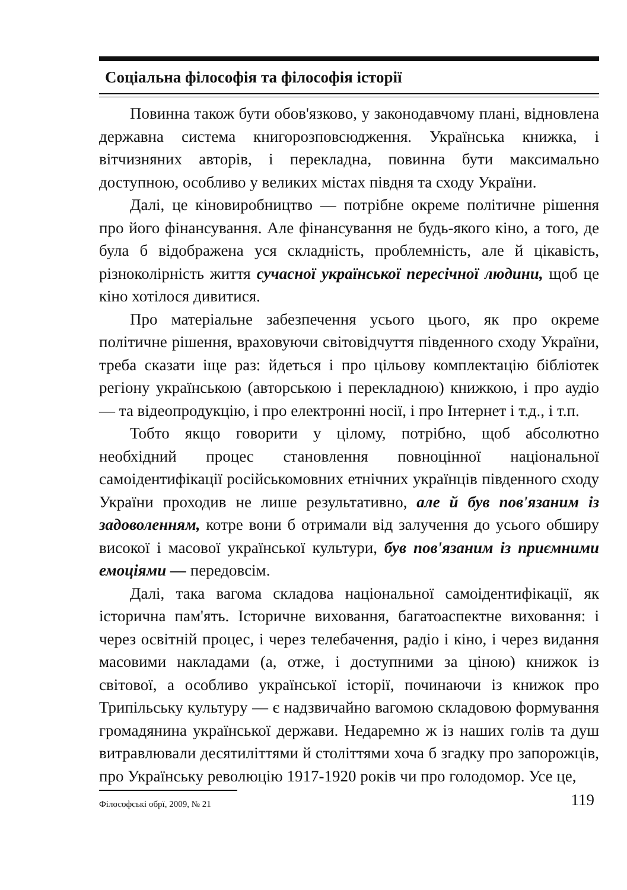Соціальна філософія та філософія історії
Повинна також бути обов'язково, у законодавчому плані, відновлена державна система книгорозповсюдження. Українська книжка, і вітчизняних авторів, і перекладна, повинна бути максимально доступною, особливо у великих містах півдня та сходу України.
Далі, це кіновиробництво — потрібне окреме політичне рішення про його фінансування. Але фінансування не будь-якого кіно, а того, де була б відображена уся складність, проблемність, але й цікавість, різноколірність життя сучасної української пересічної людини, щоб це кіно хотілося дивитися.
Про матеріальне забезпечення усього цього, як про окреме політичне рішення, враховуючи світовідчуття південного сходу України, треба сказати іще раз: йдеться і про цільову комплектацію бібліотек регіону українською (авторською і перекладною) книжкою, і про аудіо — та відеопродукцію, і про електронні носії, і про Інтернет і т.д., і т.п.
Тобто якщо говорити у цілому, потрібно, щоб абсолютно необхідний процес становлення повноцінної національної самоідентифікації російськомовних етнічних українців південного сходу України проходив не лише результативно, але й був пов'язаним із задоволенням, котре вони б отримали від залучення до усього обширу високої і масової української культури, був пов'язаним із приємними емоціями — передовсім.
Далі, така вагома складова національної самоідентифікації, як історична пам'ять. Історичне виховання, багатоаспектне виховання: і через освітній процес, і через телебачення, радіо і кіно, і через видання масовими накладами (а, отже, і доступними за ціною) книжок із світової, а особливо української історії, починаючи із книжок про Трипільську культуру — є надзвичайно вагомою складовою формування громадянина української держави. Недаремно ж із наших голів та душ витравлювали десятиліттями й століттями хоча б згадку про запорожців, про Українську революцію 1917-1920 років чи про голодомор. Усе це,
Філософські обрї, 2009, № 21 119